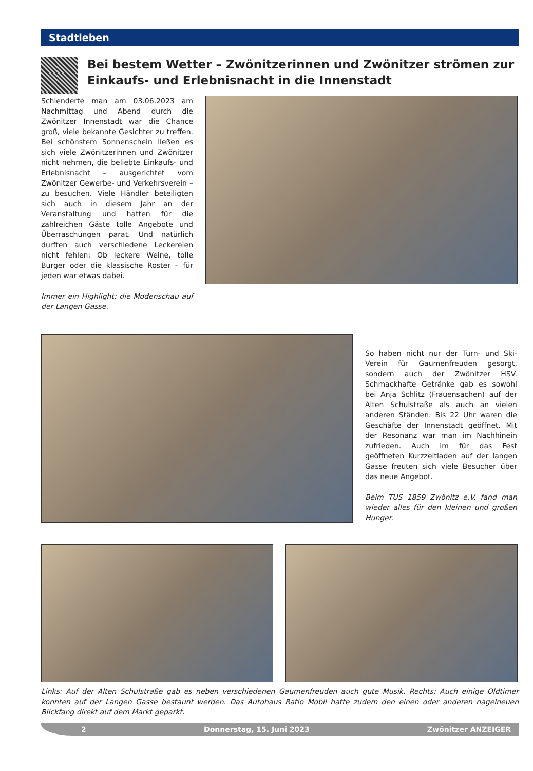Stadtleben
Bei bestem Wetter – Zwönitzerinnen und Zwönitzer strömen zur Einkaufs- und Erlebnisnacht in die Innenstadt
Schlenderte man am 03.06.2023 am Nachmittag und Abend durch die Zwönitzer Innenstadt war die Chance groß, viele bekannte Gesichter zu treffen. Bei schönstem Sonnenschein ließen es sich viele Zwönitzerinnen und Zwönitzer nicht nehmen, die beliebte Einkaufs- und Erlebnisnacht – ausgerichtet vom Zwönitzer Gewerbe- und Verkehrsverein – zu besuchen. Viele Händler beteiligten sich auch in diesem Jahr an der Veranstaltung und hatten für die zahlreichen Gäste tolle Angebote und Überraschungen parat. Und natürlich durften auch verschiedene Leckereien nicht fehlen: Ob leckere Weine, tolle Burger oder die klassische Roster – für jeden war etwas dabei.
Immer ein Highlight: die Modenschau auf der Langen Gasse.
So haben nicht nur der Turn- und Ski-Verein für Gaumenfreuden gesorgt, sondern auch der Zwönitzer HSV. Schmackhafte Getränke gab es sowohl bei Anja Schlitz (Frauensachen) auf der Alten Schulstraße als auch an vielen anderen Ständen. Bis 22 Uhr waren die Geschäfte der Innenstadt geöffnet. Mit der Resonanz war man im Nachhinein zufrieden. Auch im für das Fest geöffneten Kurzzeitladen auf der langen Gasse freuten sich viele Besucher über das neue Angebot.
Beim TUS 1859 Zwönitz e.V. fand man wieder alles für den kleinen und großen Hunger.
Links: Auf der Alten Schulstraße gab es neben verschiedenen Gaumenfreuden auch gute Musik. Rechts: Auch einige Oldtimer konnten auf der Langen Gasse bestaunt werden. Das Autohaus Ratio Mobil hatte zudem den einen oder anderen nagelneuen Blickfang direkt auf dem Markt geparkt.
2 Donnerstag, 15. Juni 2023 Zwönitzer ANZEIGER